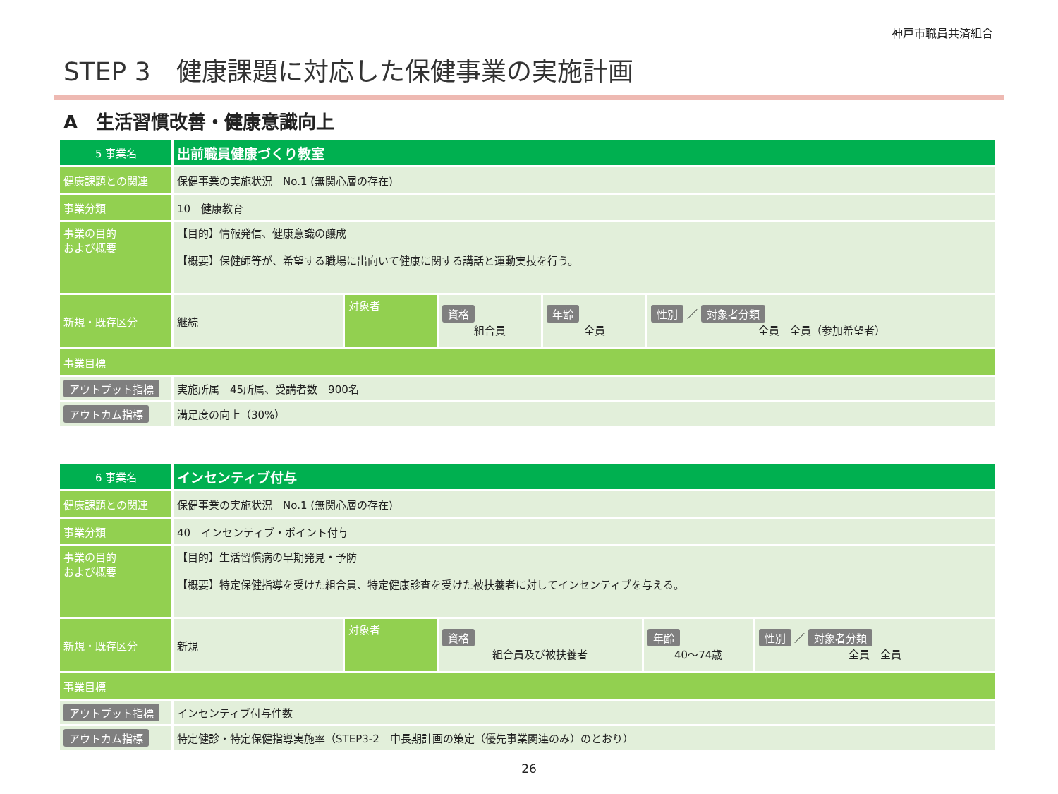神戸市職員共済組合
STEP 3　健康課題に対応した保健事業の実施計画
A　生活習慣改善・健康意識向上
| 5 事業名 | 出前職員健康づくり教室 | | | | |
| 健康課題との関連 | 保健事業の実施状況 No.1 (無関心層の存在) | | | | |
| 事業分類 | 10 健康教育 | | | | |
| 事業の目的 および概要 | 【目的】情報発信、健康意識の醸成 【概要】保健師等が、希望する職場に出向いて健康に関する講話と運動実技を行う。 | | | | |
| 新規・既存区分 | 継続 | 対象者 | 資格 組合員 | 年齢 全員 | 性別 ／ 対象者分類 全員 全員（参加希望者） |
| 事業目標 | | | | | |
| アウトプット指標 | 実施所属 45所属、受講者数 900名 | | | | |
| アウトカム指標 | 満足度の向上（30%） | | | | |
| 6 事業名 | インセンティブ付与 | | | | |
| 健康課題との関連 | 保健事業の実施状況 No.1 (無関心層の存在) | | | | |
| 事業分類 | 40 インセンティブ・ポイント付与 | | | | |
| 事業の目的 および概要 | 【目的】生活習慣病の早期発見・予防 【概要】特定保健指導を受けた組合員、特定健康診査を受けた被扶養者に対してインセンティブを与える。 | | | | |
| 新規・既存区分 | 新規 | 対象者 | 資格 組合員及び被扶養者 | 年齢 40〜74歳 | 性別 ／ 対象者分類 全員 全員 |
| 事業目標 | | | | | |
| アウトプット指標 | インセンティブ付与件数 | | | | |
| アウトカム指標 | 特定健診・特定保健指導実施率（STEP3-2 中長期計画の策定（優先事業関連のみ）のとおり） | | | | |
26